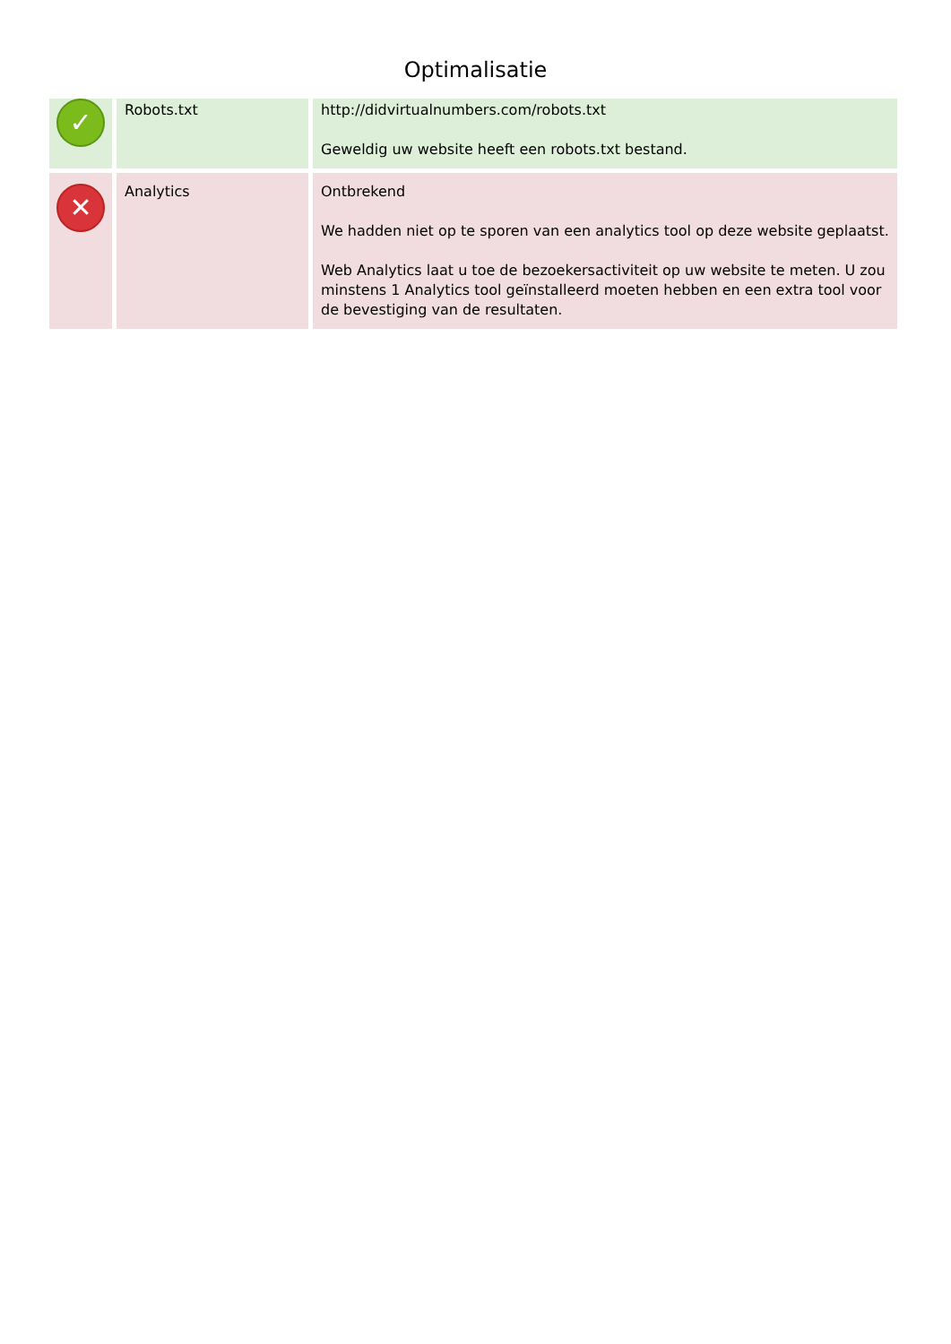Optimalisatie
| ✓ | Robots.txt | http://didvirtualnumbers.com/robots.txt Geweldig uw website heeft een robots.txt bestand. |
| ✕ | Analytics | Ontbrekend We hadden niet op te sporen van een analytics tool op deze website geplaatst. Web Analytics laat u toe de bezoekersactiviteit op uw website te meten. U zou minstens 1 Analytics tool geïnstalleerd moeten hebben en een extra tool voor de bevestiging van de resultaten. |